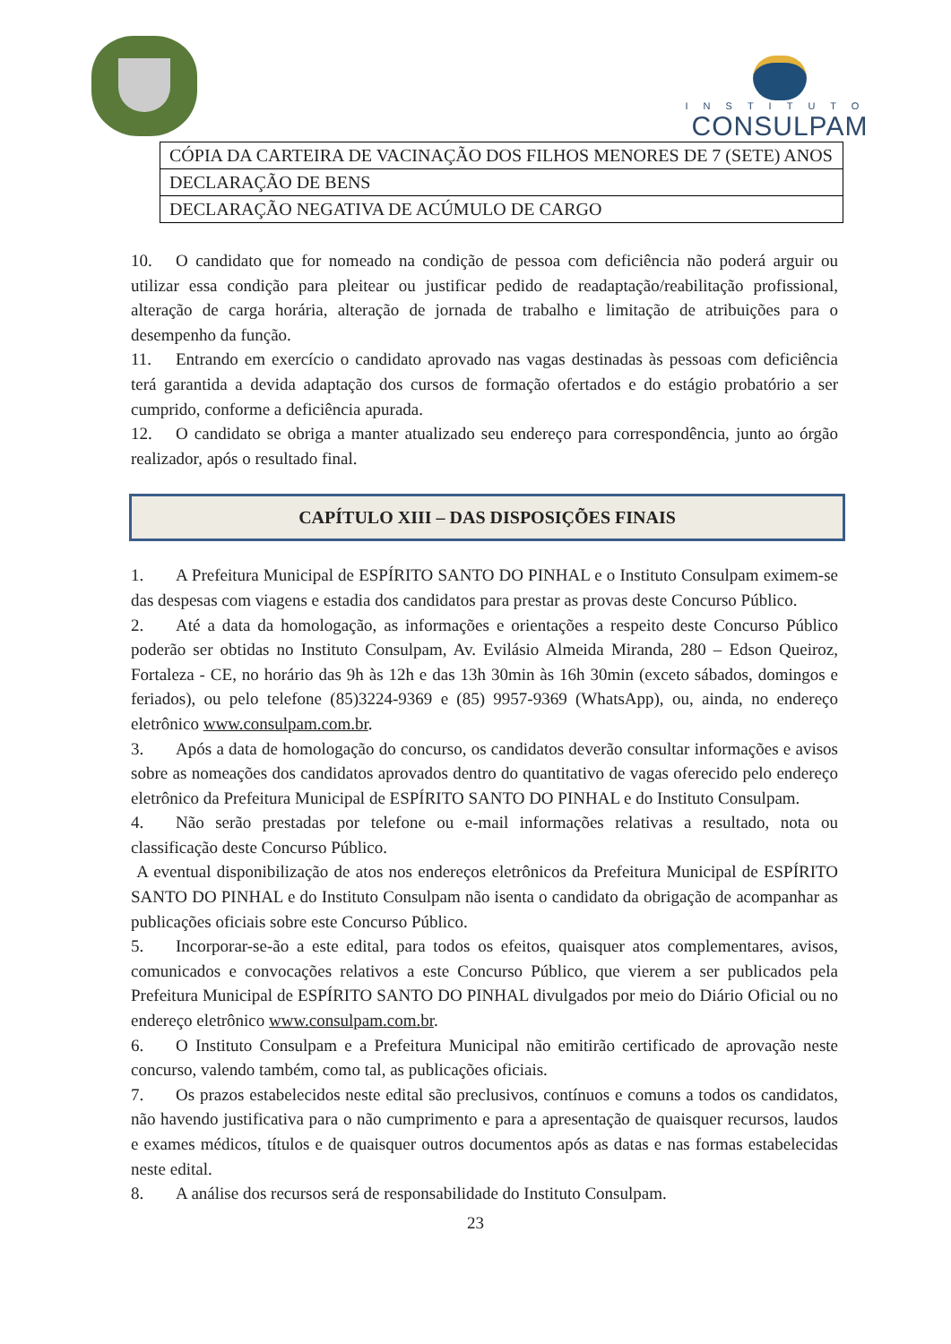INSTITUTO
CONSULPAM
| CÓPIA DA CARTEIRA DE VACINAÇÃO DOS FILHOS MENORES DE 7 (SETE) ANOS |
| DECLARAÇÃO DE BENS |
| DECLARAÇÃO NEGATIVA DE ACÚMULO DE CARGO |
10. O candidato que for nomeado na condição de pessoa com deficiência não poderá arguir ou utilizar essa condição para pleitear ou justificar pedido de readaptação/reabilitação profissional, alteração de carga horária, alteração de jornada de trabalho e limitação de atribuições para o desempenho da função.
11. Entrando em exercício o candidato aprovado nas vagas destinadas às pessoas com deficiência terá garantida a devida adaptação dos cursos de formação ofertados e do estágio probatório a ser cumprido, conforme a deficiência apurada.
12. O candidato se obriga a manter atualizado seu endereço para correspondência, junto ao órgão realizador, após o resultado final.
CAPÍTULO XIII – DAS DISPOSIÇÕES FINAIS
1. A Prefeitura Municipal de ESPÍRITO SANTO DO PINHAL e o Instituto Consulpam eximem-se das despesas com viagens e estadia dos candidatos para prestar as provas deste Concurso Público.
2. Até a data da homologação, as informações e orientações a respeito deste Concurso Público poderão ser obtidas no Instituto Consulpam, Av. Evilásio Almeida Miranda, 280 – Edson Queiroz, Fortaleza - CE, no horário das 9h às 12h e das 13h 30min às 16h 30min (exceto sábados, domingos e feriados), ou pelo telefone (85)3224-9369 e (85) 9957-9369 (WhatsApp), ou, ainda, no endereço eletrônico www.consulpam.com.br.
3. Após a data de homologação do concurso, os candidatos deverão consultar informações e avisos sobre as nomeações dos candidatos aprovados dentro do quantitativo de vagas oferecido pelo endereço eletrônico da Prefeitura Municipal de ESPÍRITO SANTO DO PINHAL e do Instituto Consulpam.
4. Não serão prestadas por telefone ou e-mail informações relativas a resultado, nota ou classificação deste Concurso Público.
A eventual disponibilização de atos nos endereços eletrônicos da Prefeitura Municipal de ESPÍRITO SANTO DO PINHAL e do Instituto Consulpam não isenta o candidato da obrigação de acompanhar as publicações oficiais sobre este Concurso Público.
5. Incorporar-se-ão a este edital, para todos os efeitos, quaisquer atos complementares, avisos, comunicados e convocações relativos a este Concurso Público, que vierem a ser publicados pela Prefeitura Municipal de ESPÍRITO SANTO DO PINHAL divulgados por meio do Diário Oficial ou no endereço eletrônico www.consulpam.com.br.
6. O Instituto Consulpam e a Prefeitura Municipal não emitirão certificado de aprovação neste concurso, valendo também, como tal, as publicações oficiais.
7. Os prazos estabelecidos neste edital são preclusivos, contínuos e comuns a todos os candidatos, não havendo justificativa para o não cumprimento e para a apresentação de quaisquer recursos, laudos e exames médicos, títulos e de quaisquer outros documentos após as datas e nas formas estabelecidas neste edital.
8. A análise dos recursos será de responsabilidade do Instituto Consulpam.
23